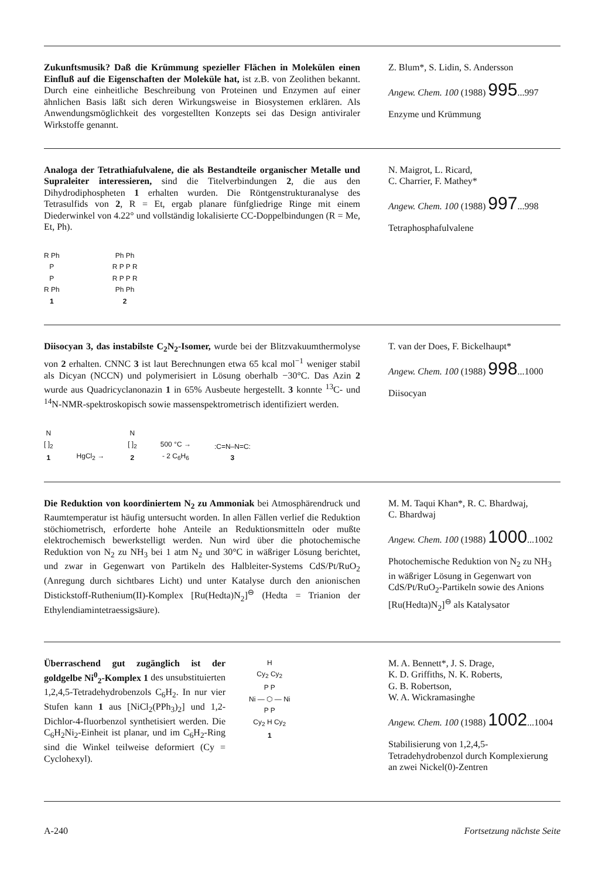Zukunftsmusik? Daß die Krümmung spezieller Flächen in Molekülen einen Einfluß auf die Eigenschaften der Moleküle hat, ist z.B. von Zeolithen bekannt. Durch eine einheitliche Beschreibung von Proteinen und Enzymen auf einer ähnlichen Basis läßt sich deren Wirkungsweise in Biosystemen erklären. Als Anwendungsmöglichkeit des vorgestellten Konzepts sei das Design antiviraler Wirkstoffe genannt.
Z. Blum*, S. Lidin, S. Andersson
Angew. Chem. 100 (1988) 995...997
Enzyme und Krümmung
Analoga der Tetrathiafulvalene, die als Bestandteile organischer Metalle und Supraleiter interessieren, sind die Titelverbindungen 2, die aus den Dihydrodiphospheten 1 erhalten wurden. Die Röntgenstrukturanalyse des Tetrasulfids von 2, R = Et, ergab planare fünfgliedrige Ringe mit einem Diederwinkel von 4.22° und vollständig lokalisierte CC-Doppelbindungen (R = Me, Et, Ph).
R Ph
P
P
R Ph
1
Ph Ph
R P P R
R P P R
Ph Ph
2
N. Maigrot, L. Ricard,
C. Charrier, F. Mathey*
Angew. Chem. 100 (1988) 997...998
Tetraphosphafulvalene
Diisocyan 3, das instabilste C<sub>2</sub>N<sub>2</sub>-Isomer, wurde bei der Blitzvakuumthermolyse von 2 erhalten. CNNC 3 ist laut Berechnungen etwa 65 kcal mol<sup>−1</sup> weniger stabil als Dicyan (NCCN) und polymerisiert in Lösung oberhalb −30°C. Das Azin 2 wurde aus Quadricyclanonazin 1 in 65% Ausbeute hergestellt. 3 konnte <sup>13</sup>C- und <sup>14</sup>N-NMR-spektroskopisch sowie massenspektrometrisch identifiziert werden.
N
[ ]<sub>2</sub>
1
HgCl<sub>2</sub> →
N
[ ]<sub>2</sub>
2
500 °C →
- 2 C<sub>6</sub>H<sub>6</sub>
:C=N–N=C:
3
T. van der Does, F. Bickelhaupt*
Angew. Chem. 100 (1988) 998...1000
Diisocyan
Die Reduktion von koordiniertem N<sub>2</sub> zu Ammoniak bei Atmosphärendruck und Raumtemperatur ist häufig untersucht worden. In allen Fällen verlief die Reduktion stöchiometrisch, erforderte hohe Anteile an Reduktionsmitteln oder mußte elektrochemisch bewerkstelligt werden. Nun wird über die photochemische Reduktion von N<sub>2</sub> zu NH<sub>3</sub> bei 1 atm N<sub>2</sub> und 30°C in wäßriger Lösung berichtet, und zwar in Gegenwart von Partikeln des Halbleiter-Systems CdS/Pt/RuO<sub>2</sub> (Anregung durch sichtbares Licht) und unter Katalyse durch den anionischen Distickstoff-Ruthenium(II)-Komplex [Ru(Hedta)N<sub>2</sub>]<sup>⊖</sup> (Hedta = Trianion der Ethylendiamintetraessigsäure).
M. M. Taqui Khan*, R. C. Bhardwaj,
C. Bhardwaj
Angew. Chem. 100 (1988) 1000...1002
Photochemische Reduktion von N<sub>2</sub> zu NH<sub>3</sub> in wäßriger Lösung in Gegenwart von CdS/Pt/RuO<sub>2</sub>-Partikeln sowie des Anions [Ru(Hedta)N<sub>2</sub>]<sup>⊖</sup> als Katalysator
Überraschend gut zugänglich ist der goldgelbe Ni<sup>0</sup><sub>2</sub>-Komplex 1 des unsubstituierten 1,2,4,5-Tetradehydrobenzols C<sub>6</sub>H<sub>2</sub>. In nur vier Stufen kann 1 aus [NiCl<sub>2</sub>(PPh<sub>3</sub>)<sub>2</sub>] und 1,2-Dichlor-4-fluorbenzol synthetisiert werden. Die C<sub>6</sub>H<sub>2</sub>Ni<sub>2</sub>-Einheit ist planar, und im C<sub>6</sub>H<sub>2</sub>-Ring sind die Winkel teilweise deformiert (Cy = Cyclohexyl).
H
Cy<sub>2</sub> Cy<sub>2</sub>
P P
Ni — ⬡ — Ni
P P
Cy<sub>2</sub> H Cy<sub>2</sub>
1
M. A. Bennett*, J. S. Drage,
K. D. Griffiths, N. K. Roberts,
G. B. Robertson,
W. A. Wickramasinghe
Angew. Chem. 100 (1988) 1002...1004
Stabilisierung von 1,2,4,5-Tetradehydrobenzol durch Komplexierung an zwei Nickel(0)-Zentren
A-240 Fortsetzung nächste Seite